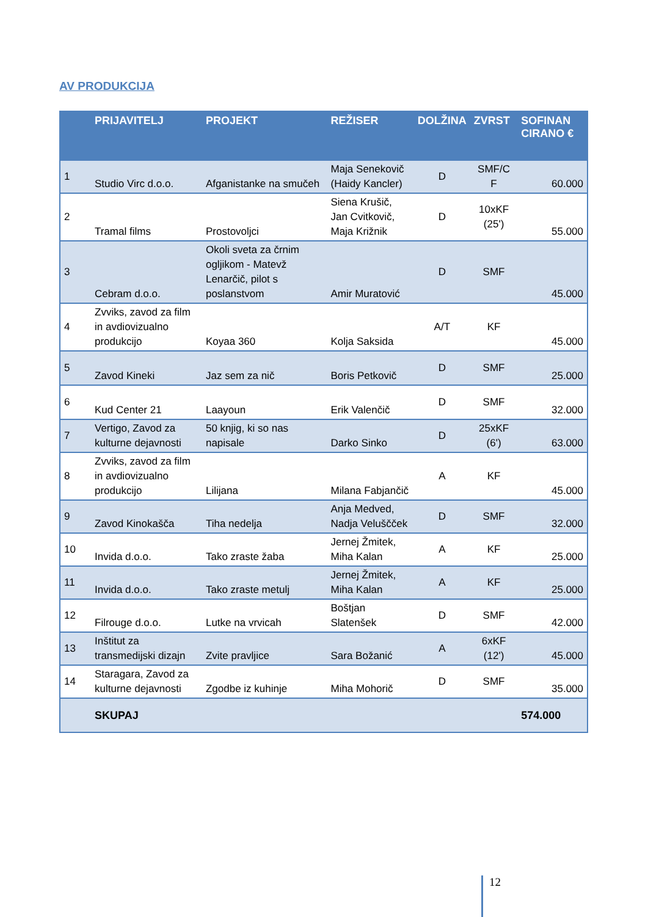AV PRODUKCIJA
| | PRIJAVITELJ | PROJEKT | REŽISER | DOLŽINA | ZVRST | SOFINAN CIRANO € |
| --- | --- | --- | --- | --- | --- | --- |
| 1 | Studio Virc d.o.o. | Afganistanke na smučeh | Maja Senekovič (Haidy Kancler) | D | SMF/C F | 60.000 |
| 2 | Tramal films | Prostovoljci | Siena Krušič, Jan Cvitkovič, Maja Križnik | D | 10xKF (25') | 55.000 |
| 3 | Cebram d.o.o. | Okoli sveta za črnim ogljikom - Matevž Lenarčič, pilot s poslanstvom | Amir Muratović | D | SMF | 45.000 |
| 4 | Zvviks, zavod za film in avdiovizualno produkcijo | Koyaa 360 | Kolja Saksida | A/T | KF | 45.000 |
| 5 | Zavod Kineki | Jaz sem za nič | Boris Petkovič | D | SMF | 25.000 |
| 6 | Kud Center 21 | Laayoun | Erik Valenčič | D | SMF | 32.000 |
| 7 | Vertigo, Zavod za kulturne dejavnosti | 50 knjig, ki so nas napisale | Darko Sinko | D | 25xKF (6') | 63.000 |
| 8 | Zvviks, zavod za film in avdiovizualno produkcijo | Lilijana | Milana Fabjančič | A | KF | 45.000 |
| 9 | Zavod Kinokašča | Tiha nedelja | Anja Medved, Nadja Veluščček | D | SMF | 32.000 |
| 10 | Invida d.o.o. | Tako zraste žaba | Jernej Žmitek, Miha Kalan | A | KF | 25.000 |
| 11 | Invida d.o.o. | Tako zraste metulj | Jernej Žmitek, Miha Kalan | A | KF | 25.000 |
| 12 | Filrouge d.o.o. | Lutke na vrvicah | Boštjan Slatenšek | D | SMF | 42.000 |
| 13 | Inštitut za transmedijski dizajn | Zvite pravljice | Sara Božanić | A | 6xKF (12') | 45.000 |
| 14 | Staragara, Zavod za kulturne dejavnosti | Zgodbe iz kuhinje | Miha Mohorič | D | SMF | 35.000 |
| | SKUPAJ | | | | | 574.000 |
12